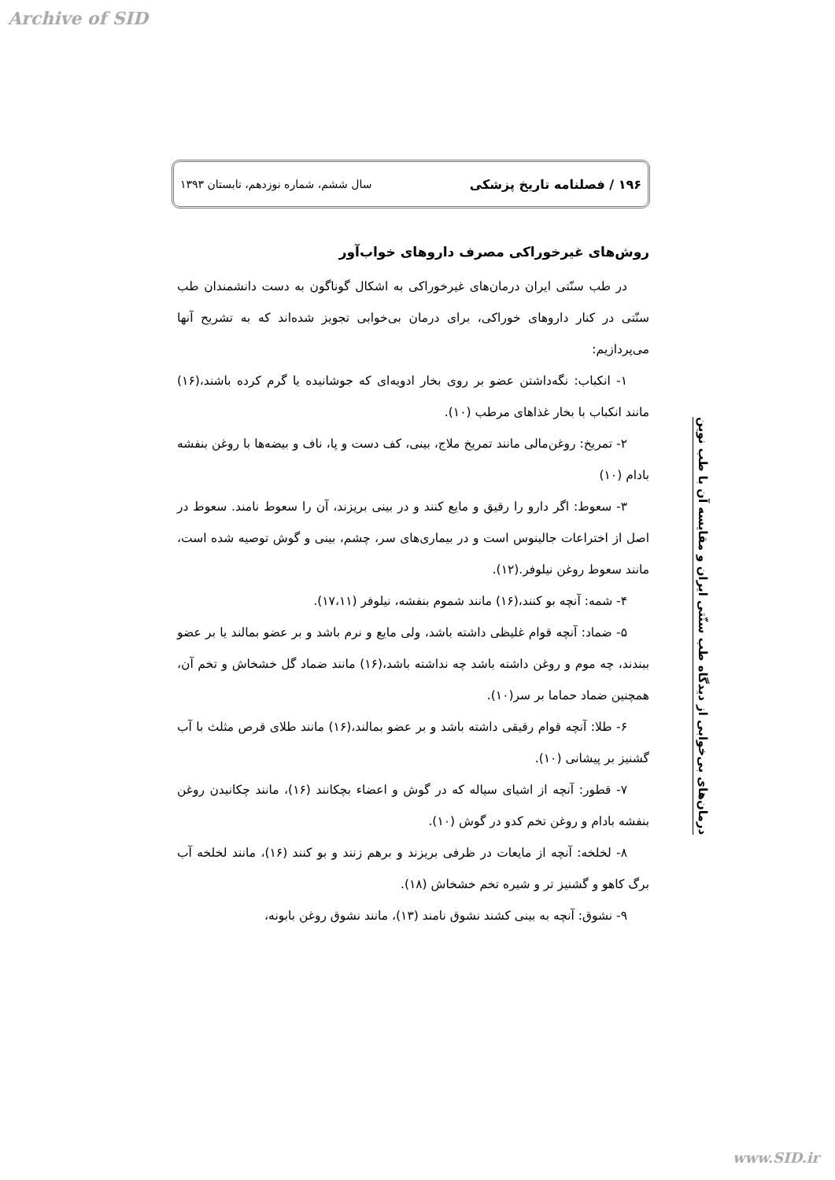Archive of SID
۱۹۶ / فصلنامه تاریخ پزشکی سال ششم، شماره نوزدهم، تابستان ۱۳۹۳
روش‌های غیرخوراکی مصرف داروهای خواب‌آور
در طب سنّتی ایران درمان‌های غیرخوراکی به اشکال گوناگون به دست دانشمندان طب سنّتی در کنار داروهای خوراکی، برای درمان بی‌خوابی تجویز شده‌اند که به تشریح آنها می‌پردازیم:
۱- انکباب: نگه‌داشتن عضو بر روی بخار ادویه‌ای که جوشانیده یا گرم کرده باشند،(۱۶) مانند انکباب با بخار غذاهای مرطب (۱۰).
۲- تمریخ: روغن‌مالی مانند تمریخ ملاج، بینی، کف دست و پا، ناف و بیضه‌ها با روغن بنفشه بادام (۱۰)
۳- سعوط: اگر دارو را رقیق و مایع کنند و در بینی بریزند، آن را سعوط نامند. سعوط در اصل از اختراعات جالینوس است و در بیماری‌های سر، چشم، بینی و گوش توصیه شده است، مانند سعوط روغن نیلوفر.(۱۲).
۴- شمه: آنچه بو کنند،(۱۶) مانند شموم بنفشه، نیلوفر (۱۷،۱۱).
۵- ضماد: آنچه قوام غلیظی داشته باشد، ولی مایع و نرم باشد و بر عضو بمالند یا بر عضو ببندند، چه موم و روغن داشته باشد چه نداشته باشد،(۱۶) مانند ضماد گل خشخاش و تخم آن، همچنین ضماد حماما بر سر(۱۰).
۶- طلا: آنچه قوام رقیقی داشته باشد و بر عضو بمالند،(۱۶) مانند طلای قرص مثلث با آب گشنیز بر پیشانی (۱۰).
۷- قطور: آنچه از اشیای سیاله که در گوش و اعضاء بچکانند (۱۶)، مانند چکانیدن روغن بنفشه بادام و روغن تخم کدو در گوش (۱۰).
۸- لخلخه: آنچه از مایعات در ظرفی بریزند و برهم زنند و بو کنند (۱۶)، مانند لخلخه آب برگ کاهو و گشنیز تر و شیره تخم خشخاش (۱۸).
۹- نشوق: آنچه به بینی کشند نشوق نامند (۱۳)، مانند نشوق روغن بابونه،
درمان‌های بی‌خوابی از دیدگاه طب سنّتی ایران و مقایسه آن با طب نوین
www.SID.ir